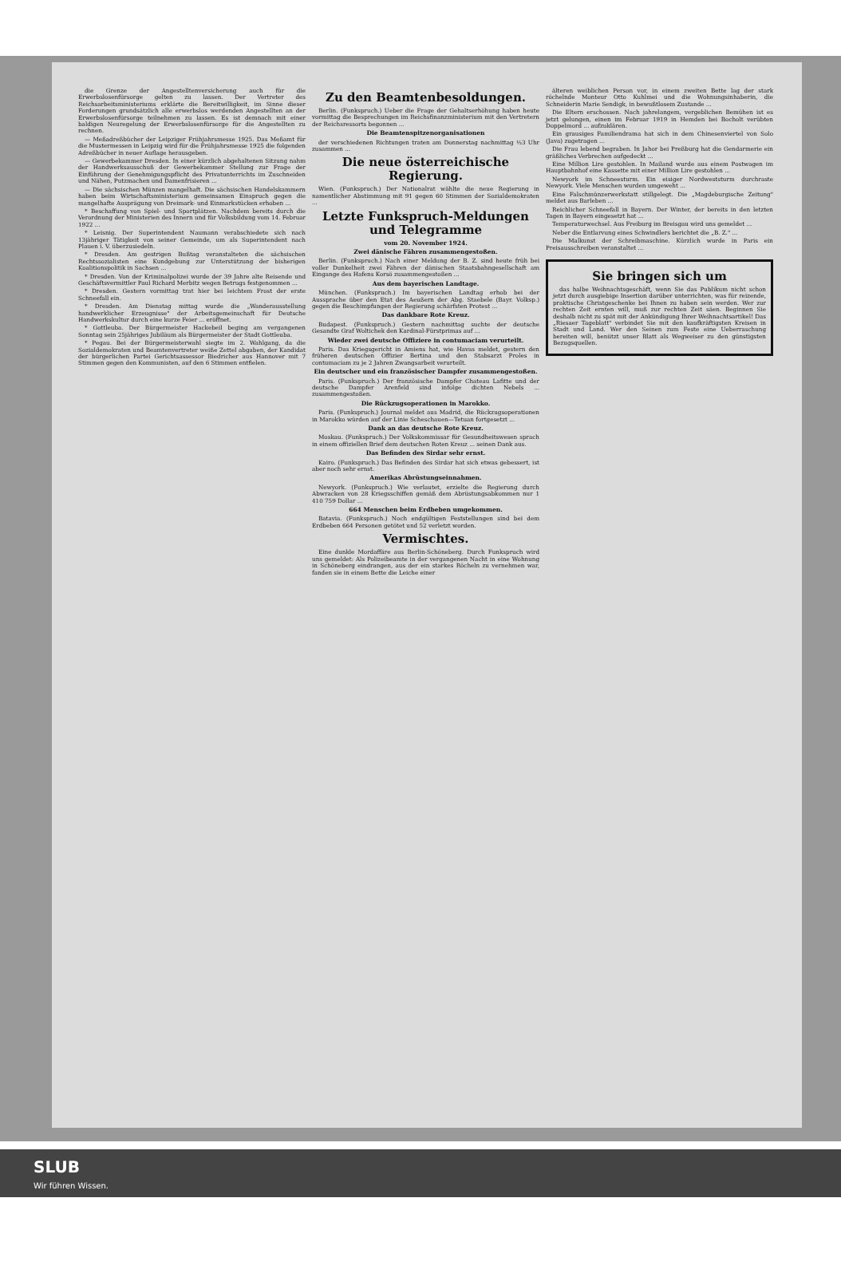die Grenze der Angestelltenversicherung auch für die Erwerbslosenfürsorge gelten zu lassen. Der Vertreter des Reichsarbeitsministeriums erklärte die Bereitwilligkeit, im Sinne dieser Forderungen grundsätzlich alle erwerbslos werdenden Angestellten an der Erwerbslosenfürsorge teilnehmen zu lassen. Es ist demnach mit einer baldigen Neuregelung der Erwerbslosenfürsorge für die Angestellten zu rechnen.
— Meßadreßbücher der Leipziger Frühjahrsmesse 1925. Das Meßamt für die Mustermessen in Leipzig wird für die Frühjahrsmesse 1925 die folgenden Adreßbücher in neuer Auflage herausgeben.
— Gewerbekammer Dresden. In einer kürzlich abgehaltenen Sitzung nahm der Handwerksausschuß der Gewerbekammer Stellung zur Frage der Einführung der Genehmigungspflicht des Privatunterrichts im Zuschneiden und Nähen, Putzmachen und Damenfrisieren ...
— Die sächsischen Münzen mangelhaft. Die sächsischen Handelskammern haben beim Wirtschaftsministerium gemeinsamen Einspruch gegen die mangelhafte Ausprägung von Dreimark- und Einmarkstücken erhoben ...
* Beschaffung von Spiel- und Sportplätzen. Nachdem bereits durch die Verordnung der Ministerien des Innern und für Volksbildung vom 14. Februar 1922 ...
* Leisnig. Der Superintendent Naumann verabschiedete sich nach 13jähriger Tätigkeit von seiner Gemeinde, um als Superintendent nach Plauen i. V. überzusiedeln.
* Dresden. Am gestrigen Bußtag veranstalteten die sächsischen Rechtssozialisten eine Kundgebung zur Unterstützung der bisherigen Koalitionspolitik in Sachsen ...
* Dresden. Von der Kriminalpolizei wurde der 39 Jahre alte Reisende und Geschäftsvermittler Paul Richard Merbitz wegen Betrugs festgenommen ...
* Dresden. Gestern vormittag trat hier bei leichtem Frost der erste Schneefall ein.
* Dresden. Am Dienstag mittag wurde die „Wanderausstellung handwerklicher Erzeugnisse" der Arbeitsgemeinschaft für Deutsche Handwerkskultur durch eine kurze Feier ... eröffnet.
* Gottleuba. Der Bürgermeister Hackebeil beging am vergangenen Sonntag sein 25jähriges Jubiläum als Bürgermeister der Stadt Gottleuba.
* Pegau. Bei der Bürgermeisterwahl siegte im 2. Wahlgang, da die Sozialdemokraten und Beamtenvertreter weiße Zettel abgaben, der Kandidat der bürgerlichen Partei Gerichtsassessor Biedricher aus Hannover mit 7 Stimmen gegen den Kommunisten, auf den 6 Stimmen entfielen.
Zu den Beamtenbesoldungen.
Berlin. (Funkspruch.) Ueber die Frage der Gehaltserhöhung haben heute vormittag die Besprechungen im Reichsfinanzministerium mit den Vertretern der Reichsressorts begonnen ...
Die Beamtenspitzenorganisationen
der verschiedenen Richtungen traten am Donnerstag nachmittag ½3 Uhr zusammen ...
Die neue österreichische Regierung.
Wien. (Funkspruch.) Der Nationalrat wählte die neue Regierung in namentlicher Abstimmung mit 91 gegen 60 Stimmen der Sozialdemokraten ...
Letzte Funkspruch-Meldungen und Telegramme
vom 20. November 1924.
Zwei dänische Fähren zusammengestoßen.
Berlin. (Funkspruch.) Nach einer Meldung der B. Z. sind heute früh bei voller Dunkelheit zwei Fähren der dänischen Staatsbahngesellschaft am Eingange des Hafens Korsö zusammengestoßen ...
Aus dem bayerischen Landtage.
München. (Funkspruch.) Im bayerischen Landtag erhob bei der Aussprache über den Etat des Aeußern der Abg. Staebele (Bayr. Volksp.) gegen die Beschimpfungen der Regierung schärfsten Protest ...
Das dankbare Rote Kreuz.
Budapest. (Funkspruch.) Gestern nachmittag suchte der deutsche Gesandte Graf Woltichek den Kardinal-Fürstprimas auf ...
Wieder zwei deutsche Offiziere in contumaciam verurteilt.
Paris. Das Kriegsgericht in Amiens hat, wie Havas meldet, gestern den früheren deutschen Offizier Bertina und den Stabsarzt Proles in contumaciam zu je 2 Jahren Zwangsarbeit verurteilt.
Ein deutscher und ein französischer Dampfer zusammengestoßen.
Paris. (Funkspruch.) Der französische Dampfer Chateau Lafitte und der deutsche Dampfer Arenfeld sind infolge dichten Nebels ... zusammengestoßen.
Die Rückzugsoperationen in Marokko.
Paris. (Funkspruch.) Journal meldet aus Madrid, die Rückzugsoperationen in Marokko würden auf der Linie Scheschauen—Tetuan fortgesetzt ...
Dank an das deutsche Rote Kreuz.
Moskau. (Funkspruch.) Der Volkskommissar für Gesundheitswesen sprach in einem offiziellen Brief dem deutschen Roten Kreuz ... seinen Dank aus.
Das Befinden des Sirdar sehr ernst.
Kairo. (Funkspruch.) Das Befinden des Sirdar hat sich etwas gebessert, ist aber noch sehr ernst.
Amerikas Abrüstungseinnahmen.
Newyork. (Funkspruch.) Wie verlautet, erzielte die Regierung durch Abwracken von 28 Kriegsschiffen gemäß dem Abrüstungsabkommen nur 1 410 759 Dollar ...
664 Menschen beim Erdbeben umgekommen.
Batavia. (Funkspruch.) Noch endgültigen Feststellungen sind bei dem Erdbeben 664 Personen getötet und 52 verletzt worden.
Vermischtes.
Eine dunkle Mordaffäre aus Berlin-Schöneberg. Durch Funkspruch wird uns gemeldet: Als Polizeibeamte in der vergangenen Nacht in eine Wohnung in Schöneberg eindrangen, aus der ein starkes Röcheln zu vernehmen war, fanden sie in einem Bette die Leiche einer
älteren weiblichen Person vor, in einem zweiten Bette lag der stark röchelnde Monteur Otto Kuhlmei und die Wohnungsinhaberin, die Schneiderin Marie Sendigk, in bewußtlosem Zustande ...
Die Eltern erschossen. Nach jahrelangem, vergeblichen Bemühen ist es jetzt gelungen, einen im Februar 1919 in Hemden bei Bocholt verübten Doppelmord ... aufzuklären.
Ein grausiges Familiendrama hat sich in dem Chinesenviertel von Solo (Java) zugetragen ...
Die Frau lebend begraben. In Jahor bei Preßburg hat die Gendarmerie ein gräßliches Verbrechen aufgedeckt ...
Eine Million Lire gestohlen. In Mailand wurde aus einem Postwagen im Hauptbahnhof eine Kassette mit einer Million Lire gestohlen ...
Newyork im Schneesturm. Ein eisiger Nordweststurm durchraste Newyork. Viele Menschen wurden umgeweht ...
Eine Falschmünzerwerkstatt stillgelegt. Die „Magdeburgische Zeitung" meldet aus Barleben ...
Reichlicher Schneefall in Bayern. Der Winter, der bereits in den letzten Tagen in Bayern eingesetzt hat ...
Temperaturwechsel. Aus Freiburg im Breisgau wird uns gemeldet ...
Neber die Entlarvung eines Schwindlers berichtet die „B. Z." ...
Die Malkunst der Schreibmaschine. Kürzlich wurde in Paris ein Preisausschreiben veranstaltet ...
Sie bringen sich um
das halbe Weihnachtsgeschäft, wenn Sie das Publikum nicht schon jetzt durch ausgiebige Insertion darüber unterrichten, was für reizende, praktische Christgeschenke bei Ihnen zu haben sein werden. Wer zur rechten Zeit ernten will, muß zur rechten Zeit säen. Beginnen Sie deshalb nicht zu spät mit der Ankündigung Ihrer Weihnachtsartikel! Das „Riesaer Tageblatt" verbindet Sie mit den kaufkräftigsten Kreisen in Stadt und Land. Wer den Seinen zum Feste eine Ueberraschung bereiten will, benützt unser Blatt als Wegweiser zu den günstigsten Bezugsquellen.
SLUB
Wir führen Wissen.